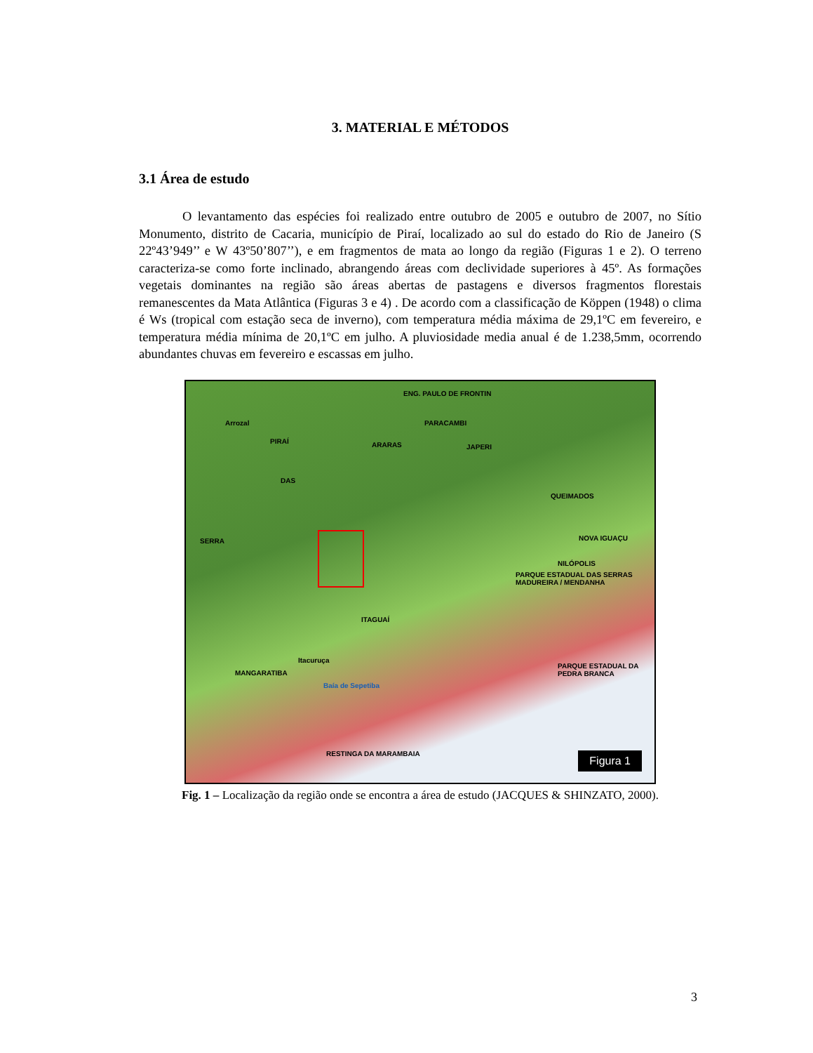3. MATERIAL E MÉTODOS
3.1 Área de estudo
O levantamento das espécies foi realizado entre outubro de 2005 e outubro de 2007, no Sítio Monumento, distrito de Cacaria, município de Piraí, localizado ao sul do estado do Rio de Janeiro (S 22º43’949’’ e W 43º50’807’’), e em fragmentos de mata ao longo da região (Figuras 1 e 2). O terreno caracteriza-se como forte inclinado, abrangendo áreas com declividade superiores à 45º. As formações vegetais dominantes na região são áreas abertas de pastagens e diversos fragmentos florestais remanescentes da Mata Atlântica (Figuras 3 e 4) . De acordo com a classificação de Köppen (1948) o clima é Ws (tropical com estação seca de inverno), com temperatura média máxima de 29,1ºC em fevereiro, e temperatura média mínima de 20,1ºC em julho. A pluviosidade media anual é de 1.238,5mm, ocorrendo abundantes chuvas em fevereiro e escassas em julho.
ENG. PAULO DE FRONTIN
Arrozal
PIRAÍ
PARACAMBI
JAPERI
QUEIMADOS
NOVA IGUAÇU
NILÓPOLIS
PARQUE ESTADUAL DAS SERRAS MADUREIRA / MENDANHA
ITAGUAÍ
MANGARATIBA
Itacuruça
Baía de Sepetiba
PARQUE ESTADUAL DA PEDRA BRANCA
RESTINGA DA MARAMBAIA
SERRA
DAS
ARARAS
Figura 1
Fig. 1 – Localização da região onde se encontra a área de estudo (JACQUES & SHINZATO, 2000).
3